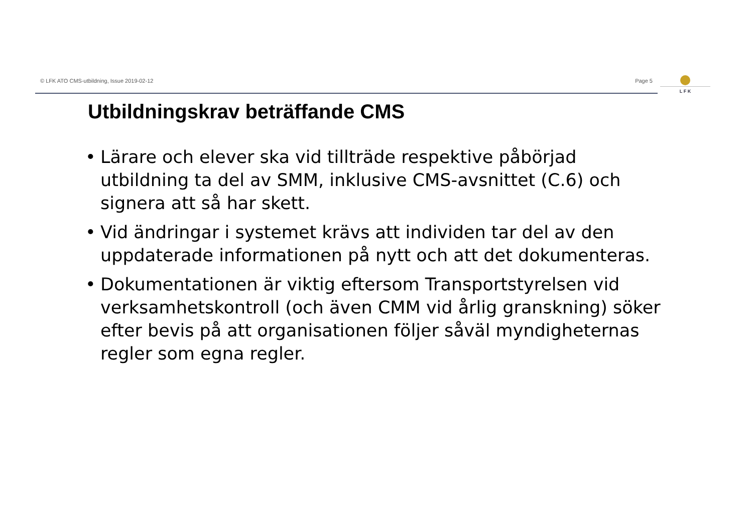© LFK ATO CMS-utbildning, Issue 2019-02-12 Page 5 L F K
Utbildningskrav beträffande CMS
• Lärare och elever ska vid tillträde respektive påbörjad utbildning ta del av SMM, inklusive CMS-avsnittet (C.6) och signera att så har skett.
• Vid ändringar i systemet krävs att individen tar del av den uppdaterade informationen på nytt och att det dokumenteras.
• Dokumentationen är viktig eftersom Transportstyrelsen vid verksamhetskontroll (och även CMM vid årlig granskning) söker efter bevis på att organisationen följer såväl myndigheternas regler som egna regler.